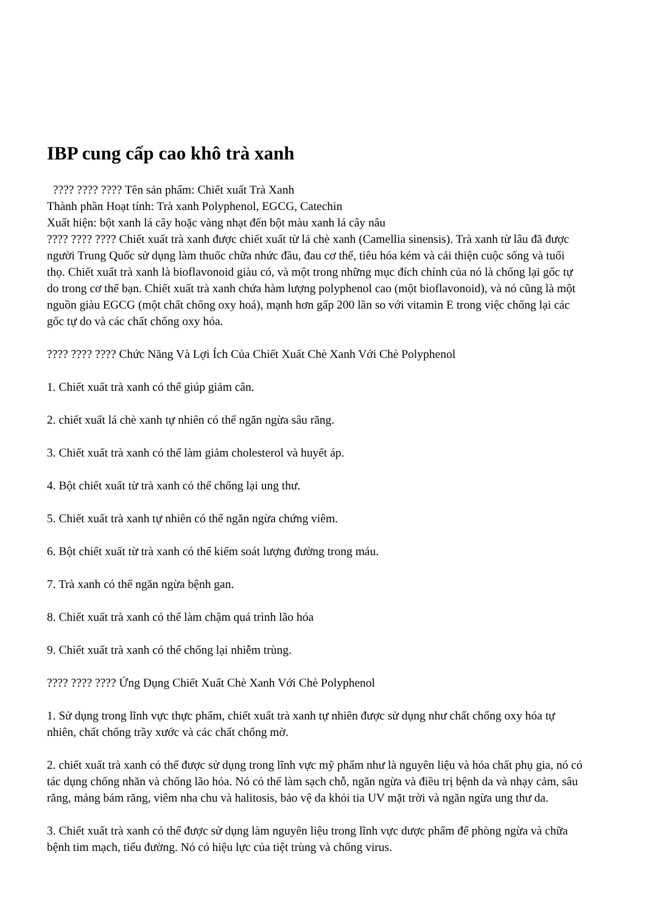IBP cung cấp cao khô trà xanh
???? ???? ???? Tên sản phẩm: Chiết xuất Trà Xanh
Thành phần Hoạt tính: Trà xanh Polyphenol, EGCG, Catechin
Xuất hiện: bột xanh lá cây hoặc vàng nhạt đến bột màu xanh lá cây nâu
???? ???? ???? Chiết xuất trà xanh được chiết xuất từ lá chè xanh (Camellia sinensis). Trà xanh từ lâu đã được người Trung Quốc sử dụng làm thuốc chữa nhức đầu, đau cơ thể, tiêu hóa kém và cải thiện cuộc sống và tuổi thọ. Chiết xuất trà xanh là bioflavonoid giàu có, và một trong những mục đích chính của nó là chống lại gốc tự do trong cơ thể bạn. Chiết xuất trà xanh chứa hàm lượng polyphenol cao (một bioflavonoid), và nó cũng là một nguồn giàu EGCG (một chất chống oxy hoá), mạnh hơn gấp 200 lần so với vitamin E trong việc chống lại các gốc tự do và các chất chống oxy hóa.
???? ???? ???? Chức Năng Và Lợi Ích Của Chiết Xuất Chè Xanh Với Chè Polyphenol
1. Chiết xuất trà xanh có thể giúp giảm cân.
2. chiết xuất lá chè xanh tự nhiên có thể ngăn ngừa sâu răng.
3. Chiết xuất trà xanh có thể làm giảm cholesterol và huyết áp.
4. Bột chiết xuất từ trà xanh có thể chống lại ung thư.
5. Chiết xuất trà xanh tự nhiên có thể ngăn ngừa chứng viêm.
6. Bột chiết xuất từ trà xanh có thể kiểm soát lượng đường trong máu.
7. Trà xanh có thể ngăn ngừa bệnh gan.
8. Chiết xuất trà xanh có thể làm chậm quá trình lão hóa
9. Chiết xuất trà xanh có thể chống lại nhiễm trùng.
???? ???? ???? Ứng Dụng Chiết Xuất Chè Xanh Với Chè Polyphenol
1. Sử dụng trong lĩnh vực thực phẩm, chiết xuất trà xanh tự nhiên được sử dụng như chất chống oxy hóa tự nhiên, chất chống trầy xước và các chất chống mờ.
2. chiết xuất trà xanh có thể được sử dụng trong lĩnh vực mỹ phẩm như là nguyên liệu và hóa chất phụ gia, nó có tác dụng chống nhăn và chống lão hóa. Nó có thể làm sạch chỗ, ngăn ngừa và điều trị bệnh da và nhạy cảm, sâu răng, mảng bám răng, viêm nha chu và halitosis, bảo vệ da khỏi tia UV mặt trời và ngăn ngừa ung thư da.
3. Chiết xuất trà xanh có thể được sử dụng làm nguyên liệu trong lĩnh vực dược phẩm để phòng ngừa và chữa bệnh tim mạch, tiểu đường. Nó có hiệu lực của tiệt trùng và chống virus.